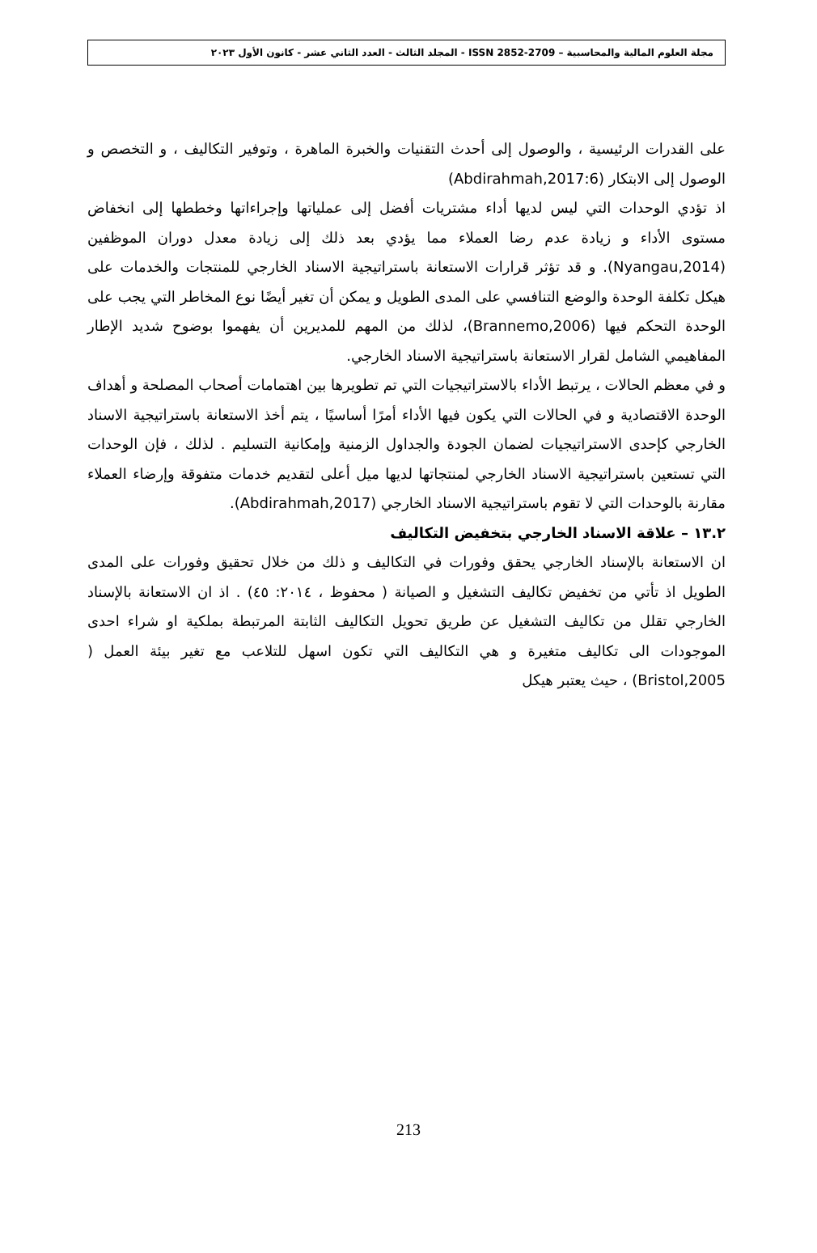مجلة العلوم المالية والمحاسبية – 2709-2852 ISSN - المجلد الثالث - العدد الثاني عشر - كانون الأول ٢٠٢٣
على القدرات الرئيسية ، والوصول إلى أحدث التقنيات والخبرة الماهرة ، وتوفير التكاليف ، و التخصص و الوصول إلى الابتكار (Abdirahmah,2017:6)
اذ تؤدي الوحدات التي ليس لديها أداء مشتريات أفضل إلى عملياتها وإجراءاتها وخططها إلى انخفاض مستوى الأداء و زيادة عدم رضا العملاء مما يؤدي بعد ذلك إلى زيادة معدل دوران الموظفين (Nyangau,2014). و قد تؤثر قرارات الاستعانة باستراتيجية الاسناد الخارجي للمنتجات والخدمات على هيكل تكلفة الوحدة والوضع التنافسي على المدى الطويل و يمكن أن تغير أيضًا نوع المخاطر التي يجب على الوحدة التحكم فيها (Brannemo,2006)، لذلك من المهم للمديرين أن يفهموا بوضوح شديد الإطار المفاهيمي الشامل لقرار الاستعانة باستراتيجية الاسناد الخارجي.
و في معظم الحالات ، يرتبط الأداء بالاستراتيجيات التي تم تطويرها بين اهتمامات أصحاب المصلحة و أهداف الوحدة الاقتصادية و في الحالات التي يكون فيها الأداء أمرًا أساسيًا ، يتم أخذ الاستعانة باستراتيجية الاسناد الخارجي كإحدى الاستراتيجيات لضمان الجودة والجداول الزمنية وإمكانية التسليم . لذلك ، فإن الوحدات التي تستعين باستراتيجية الاسناد الخارجي لمنتجاتها لديها ميل أعلى لتقديم خدمات متفوقة وإرضاء العملاء مقارنة بالوحدات التي لا تقوم باستراتيجية الاسناد الخارجي (Abdirahmah,2017).
١٣.٢ – علاقة الاسناد الخارجي بتخفيض التكاليف
ان الاستعانة بالإسناد الخارجي يحقق وفورات في التكاليف و ذلك من خلال تحقيق وفورات على المدى الطويل اذ تأتي من تخفيض تكاليف التشغيل و الصيانة ( محفوظ ، ٢٠١٤: ٤٥) . اذ ان الاستعانة بالإسناد الخارجي تقلل من تكاليف التشغيل عن طريق تحويل التكاليف الثابتة المرتبطة بملكية او شراء احدى الموجودات الى تكاليف متغيرة و هي التكاليف التي تكون اسهل للتلاعب مع تغير بيئة العمل ( Bristol,2005) ، حيث يعتبر هيكل
213